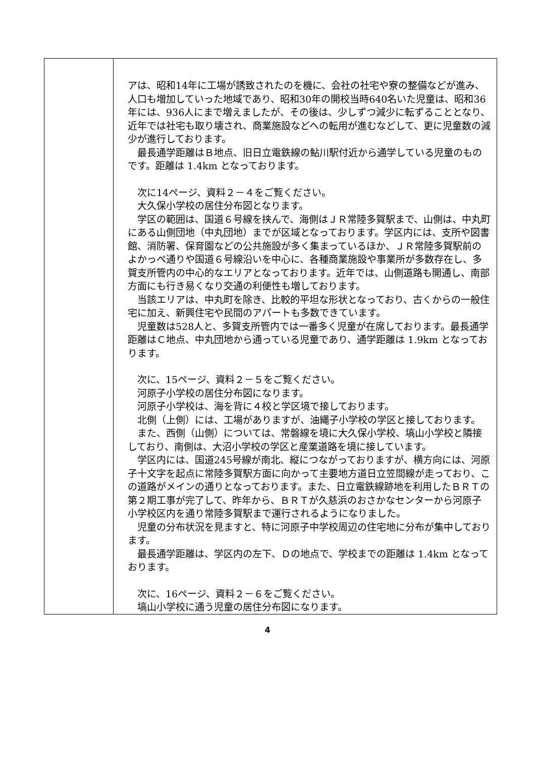| | アは、昭和14年に工場が誘致されたのを機に、会社の社宅や寮の整備などが進み、人口も増加していった地域であり、昭和30年の開校当時640名いた児童は、昭和36年には、936人にまで増えましたが、その後は、少しずつ減少に転ずることとなり、近年では社宅も取り壊され、商業施設などへの転用が進むなどして、更に児童数の減少が進行しております。 最長通学距離はＢ地点、旧日立電鉄線の鮎川駅付近から通学している児童のものです。距離は 1.4km となっております。 次に14ページ、資料２－４をご覧ください。 大久保小学校の居住分布図となります。 学区の範囲は、国道６号線を挟んで、海側はＪＲ常陸多賀駅まで、山側は、中丸町にある山側団地（中丸団地）までが区域となっております。学区内には、支所や図書館、消防署、保育園などの公共施設が多く集まっているほか、ＪＲ常陸多賀駅前のよかっぺ通りや国道６号線沿いを中心に、各種商業施設や事業所が多数存在し、多賀支所管内の中心的なエリアとなっております。近年では、山側道路も開通し、南部方面にも行き易くなり交通の利便性も増しております。 当該エリアは、中丸町を除き、比較的平坦な形状となっており、古くからの一般住宅に加え、新興住宅や民間のアパートも多数できています。 児童数は528人と、多賀支所管内では一番多く児童が在席しております。最長通学距離はＣ地点、中丸団地から通っている児童であり、通学距離は 1.9km となっております。 次に、15ページ、資料２－５をご覧ください。 河原子小学校の居住分布図になります。 河原子小学校は、海を背に４校と学区境で接しております。 北側（上側）には、工場がありますが、油縄子小学校の学区と接しております。 また、西側（山側）については、常磐線を境に大久保小学校、塙山小学校と隣接しており、南側は、大沼小学校の学区と産業道路を境に接しています。 学区内には、国道245号線が南北、縦につながっておりますが、横方向には、河原子十文字を起点に常陸多賀駅方面に向かって主要地方道日立笠間線が走っており、この道路がメインの通りとなっております。また、日立電鉄線跡地を利用したＢＲＴの第２期工事が完了して、昨年から、ＢＲＴが久慈浜のおさかなセンターから河原子小学校区内を通り常陸多賀駅まで運行されるようになりました。 児童の分布状況を見ますと、特に河原子中学校周辺の住宅地に分布が集中しております。 最長通学距離は、学区内の左下、Ｄの地点で、学校までの距離は 1.4km となっております。 次に、16ページ、資料２－６をご覧ください。 塙山小学校に通う児童の居住分布図になります。 |
4